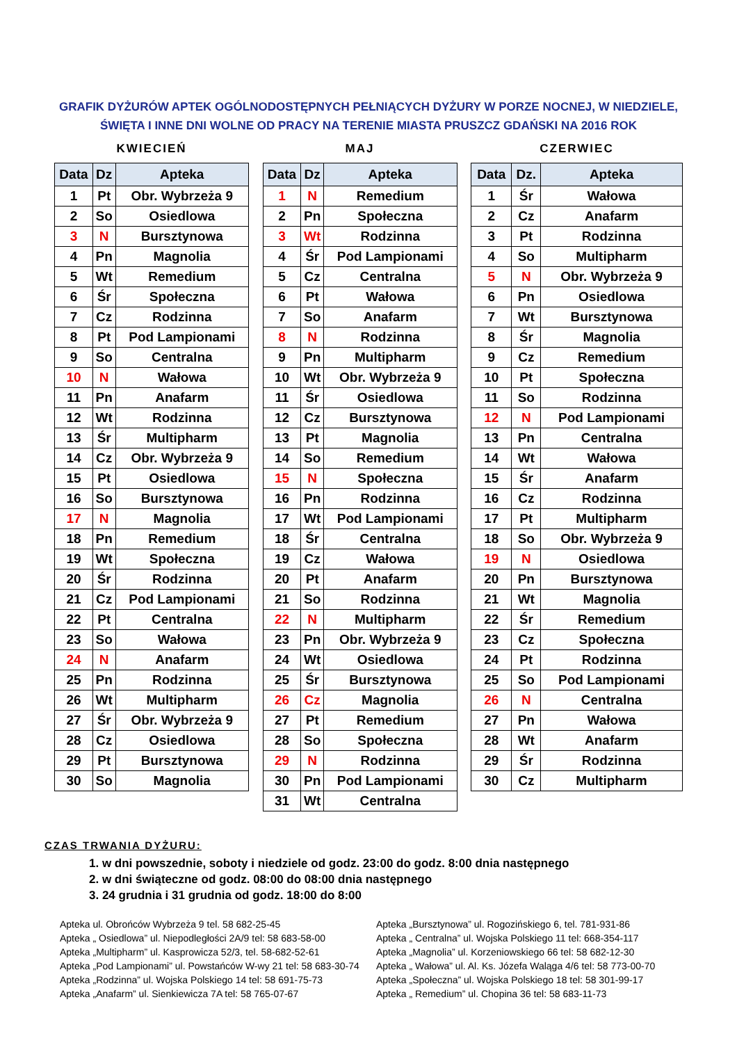GRAFIK DYŻURÓW APTEK OGÓLNODOSTĘPNYCH PEŁNIĄCYCH DYŻURY W PORZE NOCNEJ, W NIEDZIELE,
ŚWIĘTA I INNE DNI WOLNE OD PRACY NA TERENIE MIASTA PRUSZCZ GDAŃSKI NA 2016 ROK
KWIECIEŃ
| Data | Dz | Apteka |
| --- | --- | --- |
| 1 | Pt | Obr. Wybrzeża 9 |
| 2 | So | Osiedlowa |
| 3 | N | Bursztynowa |
| 4 | Pn | Magnolia |
| 5 | Wt | Remedium |
| 6 | Śr | Społeczna |
| 7 | Cz | Rodzinna |
| 8 | Pt | Pod Lampionami |
| 9 | So | Centralna |
| 10 | N | Wałowa |
| 11 | Pn | Anafarm |
| 12 | Wt | Rodzinna |
| 13 | Śr | Multipharm |
| 14 | Cz | Obr. Wybrzeża 9 |
| 15 | Pt | Osiedlowa |
| 16 | So | Bursztynowa |
| 17 | N | Magnolia |
| 18 | Pn | Remedium |
| 19 | Wt | Społeczna |
| 20 | Śr | Rodzinna |
| 21 | Cz | Pod Lampionami |
| 22 | Pt | Centralna |
| 23 | So | Wałowa |
| 24 | N | Anafarm |
| 25 | Pn | Rodzinna |
| 26 | Wt | Multipharm |
| 27 | Śr | Obr. Wybrzeża 9 |
| 28 | Cz | Osiedlowa |
| 29 | Pt | Bursztynowa |
| 30 | So | Magnolia |
MAJ
| Data | Dz | Apteka |
| --- | --- | --- |
| 1 | N | Remedium |
| 2 | Pn | Społeczna |
| 3 | Wt | Rodzinna |
| 4 | Śr | Pod Lampionami |
| 5 | Cz | Centralna |
| 6 | Pt | Wałowa |
| 7 | So | Anafarm |
| 8 | N | Rodzinna |
| 9 | Pn | Multipharm |
| 10 | Wt | Obr. Wybrzeża 9 |
| 11 | Śr | Osiedlowa |
| 12 | Cz | Bursztynowa |
| 13 | Pt | Magnolia |
| 14 | So | Remedium |
| 15 | N | Społeczna |
| 16 | Pn | Rodzinna |
| 17 | Wt | Pod Lampionami |
| 18 | Śr | Centralna |
| 19 | Cz | Wałowa |
| 20 | Pt | Anafarm |
| 21 | So | Rodzinna |
| 22 | N | Multipharm |
| 23 | Pn | Obr. Wybrzeża 9 |
| 24 | Wt | Osiedlowa |
| 25 | Śr | Bursztynowa |
| 26 | Cz | Magnolia |
| 27 | Pt | Remedium |
| 28 | So | Społeczna |
| 29 | N | Rodzinna |
| 30 | Pn | Pod Lampionami |
| 31 | Wt | Centralna |
CZERWIEC
| Data | Dz. | Apteka |
| --- | --- | --- |
| 1 | Śr | Wałowa |
| 2 | Cz | Anafarm |
| 3 | Pt | Rodzinna |
| 4 | So | Multipharm |
| 5 | N | Obr. Wybrzeża 9 |
| 6 | Pn | Osiedlowa |
| 7 | Wt | Bursztynowa |
| 8 | Śr | Magnolia |
| 9 | Cz | Remedium |
| 10 | Pt | Społeczna |
| 11 | So | Rodzinna |
| 12 | N | Pod Lampionami |
| 13 | Pn | Centralna |
| 14 | Wt | Wałowa |
| 15 | Śr | Anafarm |
| 16 | Cz | Rodzinna |
| 17 | Pt | Multipharm |
| 18 | So | Obr. Wybrzeża 9 |
| 19 | N | Osiedlowa |
| 20 | Pn | Bursztynowa |
| 21 | Wt | Magnolia |
| 22 | Śr | Remedium |
| 23 | Cz | Społeczna |
| 24 | Pt | Rodzinna |
| 25 | So | Pod Lampionami |
| 26 | N | Centralna |
| 27 | Pn | Wałowa |
| 28 | Wt | Anafarm |
| 29 | Śr | Rodzinna |
| 30 | Cz | Multipharm |
CZAS TRWANIA DYŻURU:
1. w dni powszednie, soboty i niedziele od godz. 23:00 do godz. 8:00 dnia następnego
2. w dni świąteczne od godz. 08:00 do 08:00 dnia następnego
3. 24 grudnia i 31 grudnia od godz. 18:00 do 8:00
Apteka ul. Obrońców Wybrzeża 9 tel. 58 682-25-45
Apteka „ Osiedlowa” ul. Niepodległości 2A/9 tel: 58 683-58-00
Apteka „Multipharm” ul. Kasprowicza 52/3, tel. 58-682-52-61
Apteka „Pod Lampionami” ul. Powstańców W-wy 21 tel: 58 683-30-74
Apteka „Rodzinna” ul. Wojska Polskiego 14 tel: 58 691-75-73
Apteka „Anafarm” ul. Sienkiewicza 7A tel: 58 765-07-67
Apteka „Bursztynowa” ul. Rogozińskiego 6, tel. 781-931-86
Apteka „ Centralna” ul. Wojska Polskiego 11 tel: 668-354-117
Apteka „Magnolia” ul. Korzeniowskiego 66 tel: 58 682-12-30
Apteka „ Wałowa” ul. Al. Ks. Józefa Waląga 4/6 tel: 58 773-00-70
Apteka „Społeczna” ul. Wojska Polskiego 18 tel: 58 301-99-17
Apteka „ Remedium” ul. Chopina 36 tel: 58 683-11-73